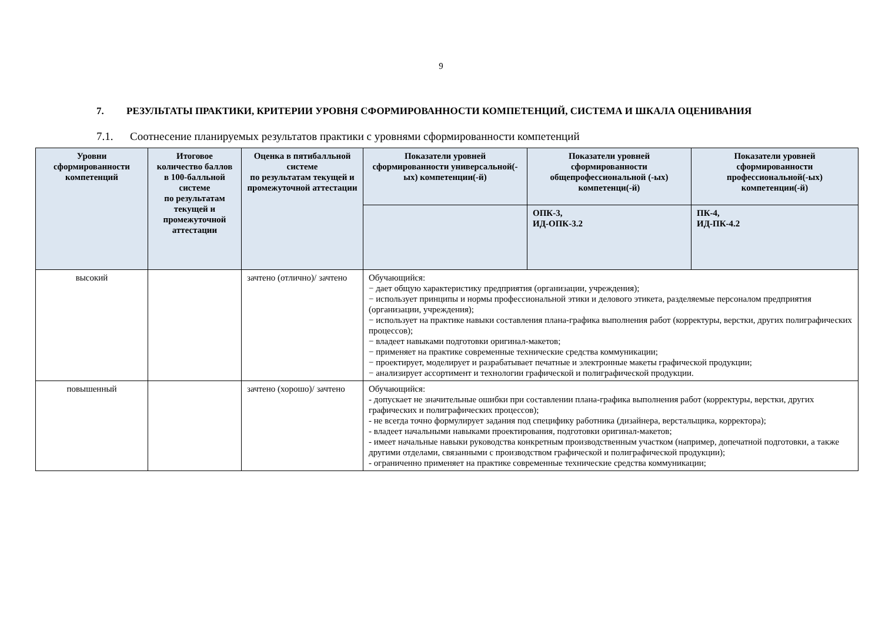9
7. РЕЗУЛЬТАТЫ ПРАКТИКИ, КРИТЕРИИ УРОВНЯ СФОРМИРОВАННОСТИ КОМПЕТЕНЦИЙ, СИСТЕМА И ШКАЛА ОЦЕНИВАНИЯ
7.1. Соотнесение планируемых результатов практики с уровнями сформированности компетенций
| Уровни сформированности компетенций | Итоговое количество баллов в 100-балльной системе по результатам текущей и промежуточной аттестации | Оценка в пятибалльной системе по результатам текущей и промежуточной аттестации | Показатели уровней сформированности универсальной(-ых) компетенции(-й) | Показатели уровней сформированности общепрофессиональной (-ых) компетенци(-й) | Показатели уровней сформированности профессиональной(-ых) компетенции(-й) |
| --- | --- | --- | --- | --- | --- |
| | | | | ОПК-3, ИД-ОПК-3.2 | ПК-4, ИД-ПК-4.2 |
| высокий | | зачтено (отлично)/ зачтено | Обучающийся: − дает общую характеристику предприятия (организации, учреждения); − использует принципы и нормы профессиональной этики и делового этикета, разделяемые персоналом предприятия (организации, учреждения); − использует на практике навыки составления плана-графика выполнения работ (корректуры, верстки, других полиграфических процессов); − владеет навыками подготовки оригинал-макетов; − применяет на практике современные технические средства коммуникации; − проектирует, моделирует и разрабатывает печатные и электронные макеты графической продукции; − анализирует ассортимент и технологии графической и полиграфической продукции. | | |
| повышенный | | зачтено (хорошо)/ зачтено | Обучающийся: - допускает не значительные ошибки при составлении плана-графика выполнения работ (корректуры, верстки, других графических и полиграфических процессов); - не всегда точно формулирует задания под специфику работника (дизайнера, верстальщика, корректора); - владеет начальными навыками проектирования, подготовки оригинал-макетов; - имеет начальные навыки руководства конкретным производственным участком (например, допечатной подготовки, а также другими отделами, связанными с производством графической и полиграфической продукции); - ограниченно применяет на практике современные технические средства коммуникации; | | |